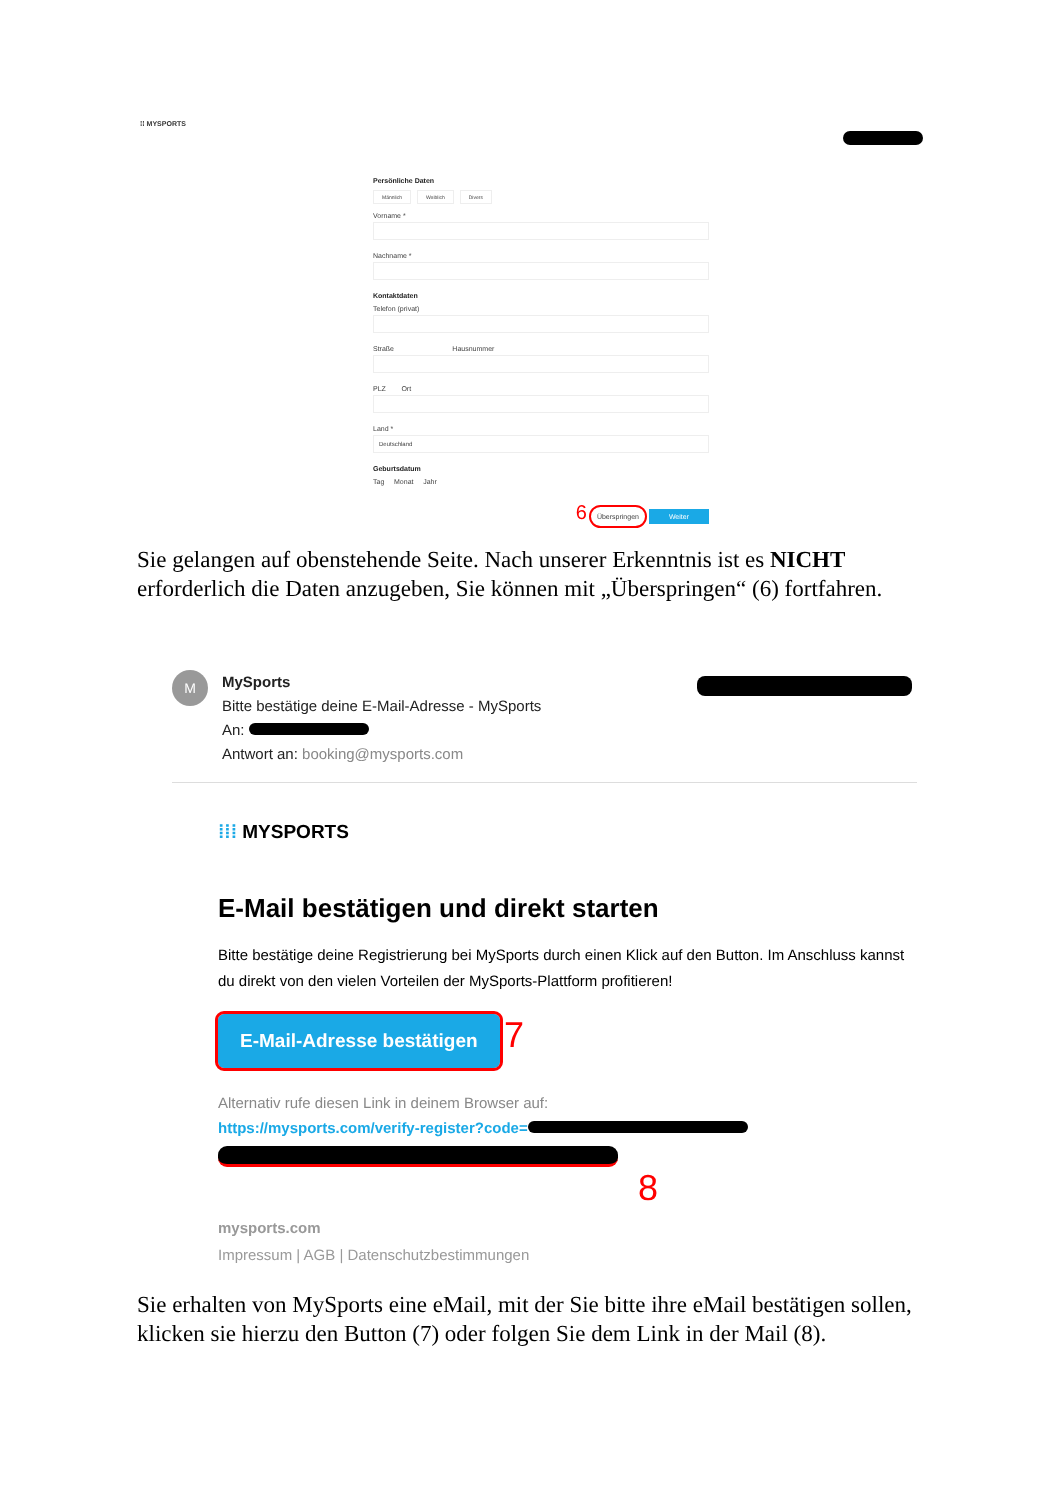⁞⁞ MYSPORTS
Persönliche Daten
Männlich Weiblich Divers
Vorname *
Nachname *
Kontaktdaten
Telefon (privat)
Straße Hausnummer
PLZ Ort
Land *
Deutschland
Geburtsdatum
Tag Monat Jahr
6 Überspringen Weiter
Sie gelangen auf obenstehende Seite. Nach unserer Erkenntnis ist es NICHT erforderlich die Daten anzugeben, Sie können mit „Überspringen“ (6) fortfahren.
M
MySports
Bitte bestätige deine E-Mail-Adresse - MySports
An:
Antwort an: booking@mysports.com
⁞⁞⁞ MYSPORTS
E-Mail bestätigen und direkt starten
Bitte bestätige deine Registrierung bei MySports durch einen Klick auf den Button. Im Anschluss kannst du direkt von den vielen Vorteilen der MySports-Plattform profitieren!
E-Mail-Adresse bestätigen 7
Alternativ rufe diesen Link in deinem Browser auf:
https://mysports.com/verify-register?code=
8
mysports.com
Impressum | AGB | Datenschutzbestimmungen
Sie erhalten von MySports eine eMail, mit der Sie bitte ihre eMail bestätigen sollen, klicken sie hierzu den Button (7) oder folgen Sie dem Link in der Mail (8).